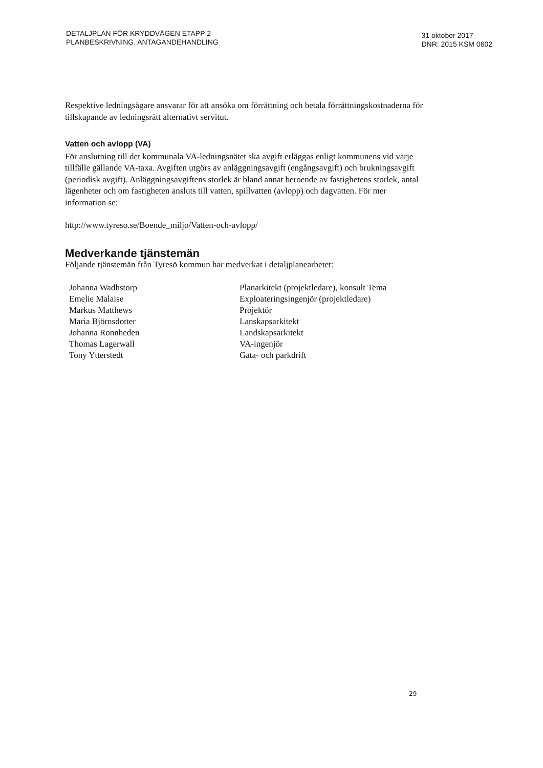DETALJPLAN FÖR KRYDDVÄGEN ETAPP 2
PLANBESKRIVNING, ANTAGANDEHANDLING
31 oktober 2017
DNR: 2015 KSM 0602
Respektive ledningsägare ansvarar för att ansöka om förrättning och betala förrättningskostnaderna för tillskapande av ledningsrätt alternativt servitut.
Vatten och avlopp (VA)
För anslutning till det kommunala VA-ledningsnätet ska avgift erläggas enligt kommunens vid varje tillfälle gällande VA-taxa. Avgiften utgörs av anläggningsavgift (engångsavgift) och brukningsavgift (periodisk avgift). Anläggningsavgiftens storlek är bland annat beroende av fastighetens storlek, antal lägenheter och om fastigheten ansluts till vatten, spillvatten (avlopp) och dagvatten. För mer information se:
http://www.tyreso.se/Boende_miljo/Vatten-och-avlopp/
Medverkande tjänstemän
Följande tjänstemän från Tyresö kommun har medverkat i detaljplanearbetet:
| Johanna Wadhstorp | Planarkitekt (projektledare), konsult Tema |
| Emelie Malaise | Exploateringsingenjör (projektledare) |
| Markus Matthews | Projektör |
| Maria Björnsdotter | Lanskapsarkitekt |
| Johanna Ronnheden | Landskapsarkitekt |
| Thomas Lagerwall | VA-ingenjör |
| Tony Ytterstedt | Gata- och parkdrift |
29